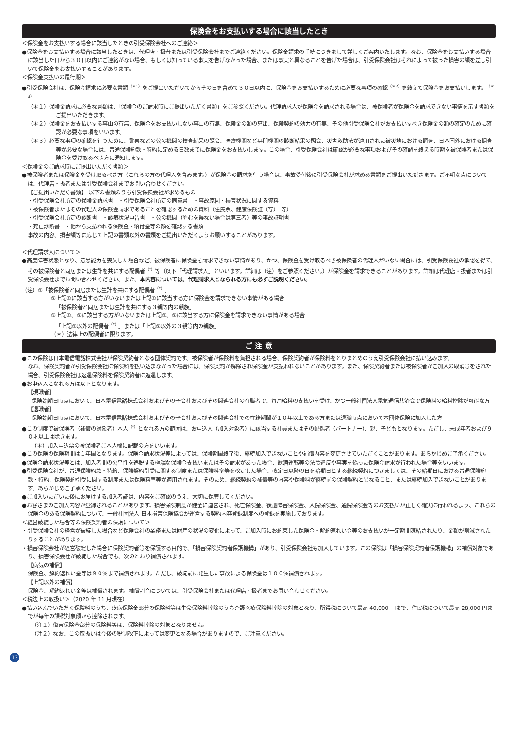保険金をお支払いする場合に該当したとき
＜保険金をお支払いする場合に該当したときの引受保険会社へのご連絡＞
●保険金をお支払いする場合に該当したときは、代理店・扱者または引受保険会社までご連絡ください。保険金請求の手続につきまして詳しくご案内いたします。なお、保険金をお支払いする場合に該当した日から３０日以内にご連絡がない場合、もしくは知っている事実を告げなかった場合、または事実と異なることを告げた場合は、引受保険会社はそれによって被った損害の額を差し引いて保険金をお支払いすることがあります。
＜保険金支払いの履行期＞
●引受保険会社は、保険金請求に必要な書類<sup>（＊1）</sup>をご提出いただいてからその日を含めて３０日以内に、保険金をお支払いするために必要な事項の確認<sup>（＊2）</sup>を終えて保険金をお支払いします。<sup>（＊3）</sup>
（＊１）保険金請求に必要な書類は、「保険金のご請求時にご提出いただく書類」をご参照ください。代理請求人が保険金を請求される場合は、被保険者が保険金を請求できない事情を示す書類をご提出いただきます。
（＊２）保険金をお支払いする事由の有無、保険金をお支払いしない事由の有無、保険金の額の算出、保険契約の効力の有無、その他引受保険会社がお支払いすべき保険金の額の確定のために確認が必要な事項をいいます。
（＊３）必要な事項の確認を行うために、警察などの公の機関の捜査結果の照会、医療機関など専門機関の診断結果の照会、災害救助法が適用された被災地における調査、日本国外における調査等が必要な場合には、普通保険約款・特約に定める日数までに保険金をお支払いします。この場合、引受保険会社は確認が必要な事項およびその確認を終える時期を被保険者または保険金を受け取るべき方に通知します。
＜保険金のご請求時にご提出いただく書類＞
●被保険者または保険金を受け取るべき方（これらの方の代理人を含みます。）が保険金の請求を行う場合は、事故受付後に引受保険会社が求める書類をご提出いただきます。ご不明な点については、代理店・扱者または引受保険会社までお問い合わせください。
【ご提出いただく書類】　以下の書類のうち引受保険会社が求めるもの
・引受保険会社所定の保険金請求書　・引受保険会社所定の同意書　・事故原因・損害状況に関する資料
・被保険者またはその代理人の保険金請求であることを確認するための資料（住民票、健康保険証（写）　等）
・引受保険会社所定の診断書　・診療状況申告書　・公の機関（やむを得ない場合は第三者）等の事故証明書
・死亡診断書　・他から支払われる保険金・給付金等の額を確認する書類
事故の内容、損害額等に応じて上記の書類以外の書類をご提出いただくようお願いすることがあります。
＜代理請求人について＞
●高度障害状態となり、意思能力を喪失した場合など、被保険者に保険金を請求できない事情があり、かつ、保険金を受け取るべき被保険者の代理人がいない場合には、引受保険会社の承認を得て、その被保険者と同居または生計を共にする配偶者<sup>（*）</sup>等（以下「代理請求人」といいます。詳細は（注）をご参照ください。）が保険金を請求できることがあります。詳細は代理店・扱者または引受保険会社までお問い合わせください。また、本内容については、代理請求人となられる方にも必ずご説明ください。
（注）①「被保険者と同居または生計を共にする配偶者<sup>（*）</sup>」
②上記①に該当する方がいないまたは上記①に該当する方に保険金を請求できない事情がある場合
「被保険者と同居または生計を共にする３親等内の親族」
③上記①、②に該当する方がいないまたは上記①、②に該当する方に保険金を請求できない事情がある場合
「上記①以外の配偶者<sup>（*）</sup>」または「上記②以外の３親等内の親族」
（＊）法律上の配偶者に限ります。
ご 注 意
●この保険は日本電信電話株式会社が保険契約者となる団体契約です。被保険者が保険料を負担される場合、保険契約者が保険料をとりまとめのうえ引受保険会社に払い込みます。
なお、保険契約者が引受保険会社に保険料を払い込まなかった場合には、保険契約が解除され保険金が支払われないことがあります。また、保険契約者または被保険者がご加入の取消等をされた場合、引受保険会社は返還保険料を保険契約者に返還します。
●お申込人となれる方は以下となります。
【現職者】
保険始期日時点において、日本電信電話株式会社およびその子会社およびその関連会社の在職者で、毎月給料の支払いを受け、かつ一般社団法人電気通信共済会で保険料の給料控除が可能な方
【退職者】
保険始期日時点において、日本電信電話株式会社およびその子会社およびその関連会社での在籍期間が１０年以上である方または退職時点において本団体保険に加入した方
●この制度で被保険者（補償の対象者）本人<sup>（*）</sup>となれる方の範囲は、お申込人（加入対象者）に該当する社員またはその配偶者（パートナー）、親、子どもとなります。ただし、未成年者および９０才以上は除きます。
（＊）加入申込票の被保険者ご本人欄に記載の方をいいます。
●この保険の保険期間は１年間となります。保険金請求状況等によっては、保険期間終了後、継続加入できないことや補償内容を変更させていただくことがあります。あらかじめご了承ください。
●保険金請求状況等とは、加入者間の公平性を逸脱する極端な保険金支払いまたはその請求があった場合、飲酒運転等の法令違反や事実を偽った保険金請求が行われた場合等をいいます。
●引受保険会社が、普通保険約款・特約、保険契約引受に関する制度または保険料率等を改定した場合、改定日以降の日を始期日とする継続契約につきましては、その始期日における普通保険約款・特約、保険契約引受に関する制度または保険料率等が適用されます。そのため、継続契約の補償等の内容や保険料が継続前の保険契約と異なること、または継続加入できないことがあります。あらかじめご了承ください。
●ご加入いただいた後にお届けする加入者証は、内容をご確認のうえ、大切に保管してください。
●お客さまのご加入内容が登録されることがあります。損害保険制度が健全に運営され、死亡保険金、後遺障害保険金、入院保険金、通院保険金等のお支払いが正しく確実に行われるよう、これらの保険金のある保険契約について、一般社団法人 日本損害保険協会が運営する契約内容登録制度への登録を実施しております。
＜経営破綻した場合等の保険契約者の保護について＞
・引受保険会社の経営が破綻した場合など保険会社の業務または財産の状況の変化によって、ご加入時にお約束した保険金・解約返れい金等のお支払いが一定期間凍結されたり、金額が削減されたりすることがあります。
・損害保険会社が経営破綻した場合に保険契約者等を保護する目的で、「損害保険契約者保護機構」があり、引受保険会社も加入しています。この保険は「損害保険契約者保護機構」の補償対象であり、損害保険会社が破綻した場合でも、次のとおり補償されます。
【病気の補償】
保険金、解約返れい金等は９０%まで補償されます。ただし、破綻前に発生した事故による保険金は１００%補償されます。
【上記以外の補償】
保険金、解約返れい金等は補償されます。補償割合については、引受保険会社または代理店・扱者までお問い合わせください。
＜税法上の取扱い＞（2020 年 11 月現在）
●払い込んでいただく保険料のうち、疾病保険金部分の保険料等は生命保険料控除のうち介護医療保険料控除の対象となり、所得税について最高 40,000 円まで、住民税について最高 28,000 円までが毎年の課税対象額から控除されます。
（注１）傷害保険金部分の保険料等は、保険料控除の対象となりません。
（注２）なお、この取扱いは今後の税制改正によっては変更となる場合がありますので、ご注意ください。
13